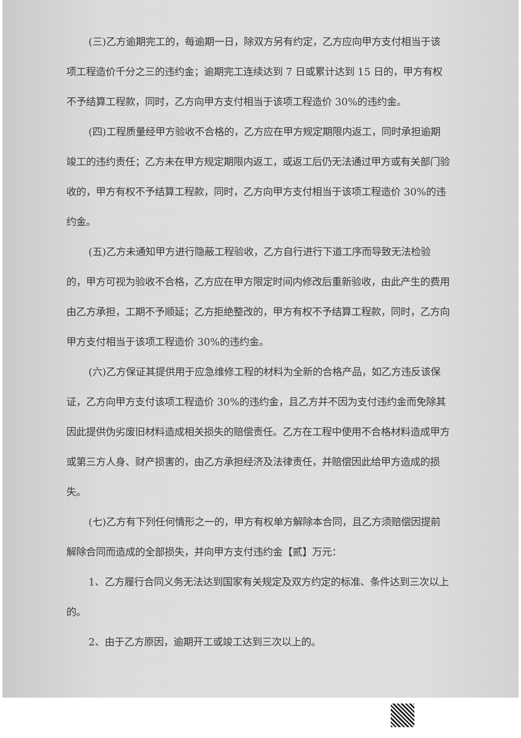(三)乙方逾期完工的，每逾期一日，除双方另有约定，乙方应向甲方支付相当于该项工程造价千分之三的违约金；逾期完工连续达到 7 日或累计达到 15 日的，甲方有权不予结算工程款，同时，乙方向甲方支付相当于该项工程造价 30%的违约金。
(四)工程质量经甲方验收不合格的，乙方应在甲方规定期限内返工，同时承担逾期竣工的违约责任；乙方未在甲方规定期限内返工，或返工后仍无法通过甲方或有关部门验收的，甲方有权不予结算工程款，同时，乙方向甲方支付相当于该项工程造价 30%的违约金。
(五)乙方未通知甲方进行隐蔽工程验收，乙方自行进行下道工序而导致无法检验的，甲方可视为验收不合格，乙方应在甲方限定时间内修改后重新验收，由此产生的费用由乙方承担，工期不予顺延；乙方拒绝整改的，甲方有权不予结算工程款，同时，乙方向甲方支付相当于该项工程造价 30%的违约金。
(六)乙方保证其提供用于应急维修工程的材料为全新的合格产品，如乙方违反该保证，乙方向甲方支付该项工程造价 30%的违约金，且乙方并不因为支付违约金而免除其因此提供伪劣废旧材料造成相关损失的赔偿责任。乙方在工程中使用不合格材料造成甲方或第三方人身、财产损害的，由乙方承担经济及法律责任，并赔偿因此给甲方造成的损失。
(七)乙方有下列任何情形之一的，甲方有权单方解除本合同，且乙方须赔偿因提前解除合同而造成的全部损失，并向甲方支付违约金【贰】万元：
1、乙方履行合同义务无法达到国家有关规定及双方约定的标准、条件达到三次以上的。
2、由于乙方原因，逾期开工或竣工达到三次以上的。